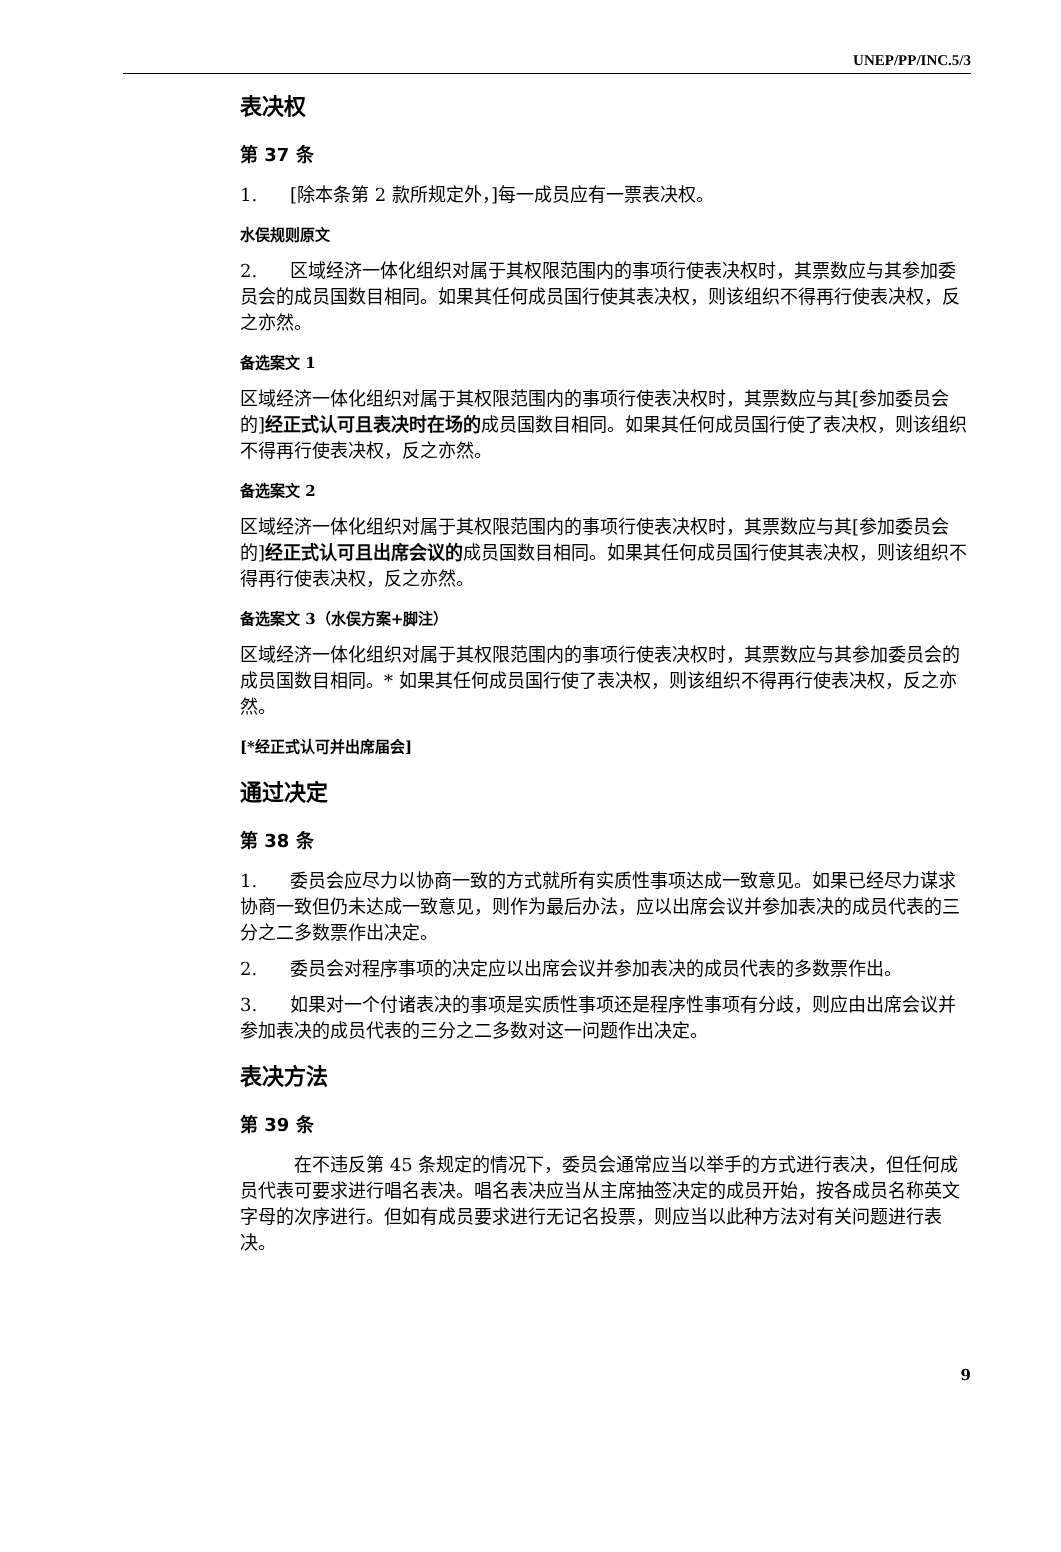UNEP/PP/INC.5/3
表决权
第 37 条
1. [除本条第 2 款所规定外，]每一成员应有一票表决权。
水俣规则原文
2. 区域经济一体化组织对属于其权限范围内的事项行使表决权时，其票数应与其参加委员会的成员国数目相同。如果其任何成员国行使其表决权，则该组织不得再行使表决权，反之亦然。
备选案文 1
区域经济一体化组织对属于其权限范围内的事项行使表决权时，其票数应与其[参加委员会的]经正式认可且表决时在场的成员国数目相同。如果其任何成员国行使了表决权，则该组织不得再行使表决权，反之亦然。
备选案文 2
区域经济一体化组织对属于其权限范围内的事项行使表决权时，其票数应与其[参加委员会的]经正式认可且出席会议的成员国数目相同。如果其任何成员国行使其表决权，则该组织不得再行使表决权，反之亦然。
备选案文 3（水俣方案+脚注）
区域经济一体化组织对属于其权限范围内的事项行使表决权时，其票数应与其参加委员会的成员国数目相同。* 如果其任何成员国行使了表决权，则该组织不得再行使表决权，反之亦然。
[*经正式认可并出席届会]
通过决定
第 38 条
1. 委员会应尽力以协商一致的方式就所有实质性事项达成一致意见。如果已经尽力谋求协商一致但仍未达成一致意见，则作为最后办法，应以出席会议并参加表决的成员代表的三分之二多数票作出决定。
2. 委员会对程序事项的决定应以出席会议并参加表决的成员代表的多数票作出。
3. 如果对一个付诸表决的事项是实质性事项还是程序性事项有分歧，则应由出席会议并参加表决的成员代表的三分之二多数对这一问题作出决定。
表决方法
第 39 条
在不违反第 45 条规定的情况下，委员会通常应当以举手的方式进行表决，但任何成员代表可要求进行唱名表决。唱名表决应当从主席抽签决定的成员开始，按各成员名称英文字母的次序进行。但如有成员要求进行无记名投票，则应当以此种方法对有关问题进行表决。
9